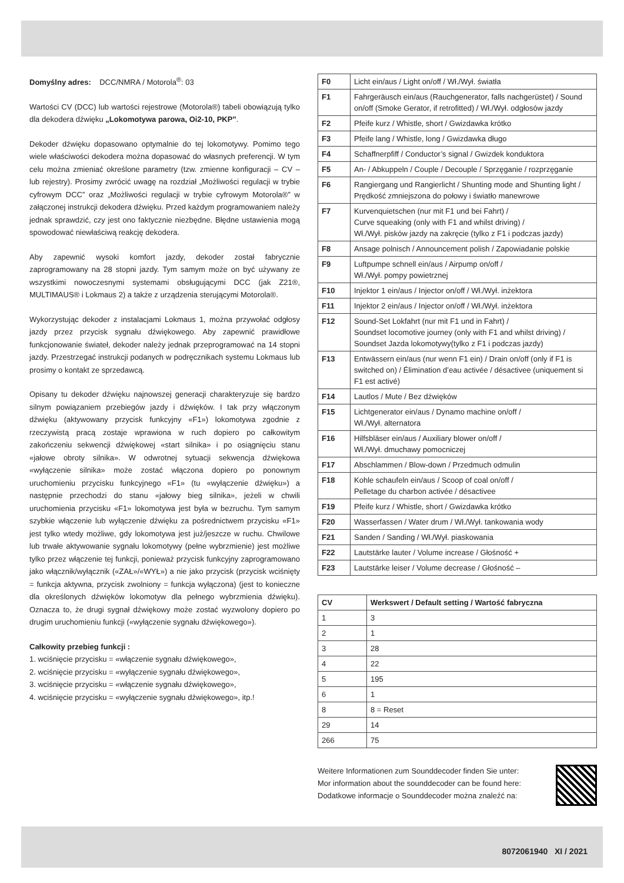Domyślny adres: DCC/NMRA / Motorola<sup>®</sup>: 03
Wartości CV (DCC) lub wartości rejestrowe (Motorola®) tabeli obowiązują tylko dla dekodera dźwięku „Lokomotywa parowa, Oi2-10, PKP”.
Dekoder dźwięku dopasowano optymalnie do tej lokomotywy. Pomimo tego wiele właściwości dekodera można dopasować do własnych preferencji. W tym celu można zmieniać określone parametry (tzw. zmienne konfiguracji – CV – lub rejestry). Prosimy zwrócić uwagę na rozdział „Możliwości regulacji w trybie cyfrowym DCC” oraz „Możliwości regulacji w trybie cyfrowym Motorola®” w załączonej instrukcji dekodera dźwięku. Przed każdym programowaniem należy jednak sprawdzić, czy jest ono faktycznie niezbędne. Błędne ustawienia mogą spowodować niewłaściwą reakcję dekodera.
Aby zapewnić wysoki komfort jazdy, dekoder został fabrycznie zaprogramowany na 28 stopni jazdy. Tym samym może on być używany ze wszystkimi nowoczesnymi systemami obsługującymi DCC (jak Z21®, MULTIMAUS® i Lokmaus 2) a także z urządzenia sterującymi Motorola®.
Wykorzystując dekoder z instalacjami Lokmaus 1, można przywołać odgłosy jazdy przez przycisk sygnału dźwiękowego. Aby zapewnić prawidłowe funkcjonowanie świateł, dekoder należy jednak przeprogramować na 14 stopni jazdy. Przestrzegać instrukcji podanych w podręcznikach systemu Lokmaus lub prosimy o kontakt ze sprzedawcą.
Opisany tu dekoder dźwięku najnowszej generacji charakteryzuje się bardzo silnym powiązaniem przebiegów jazdy i dźwięków. I tak przy włączonym dźwięku (aktywowany przycisk funkcyjny «F1») lokomotywa zgodnie z rzeczywistą pracą zostaje wprawiona w ruch dopiero po całkowitym zakończeniu sekwencji dźwiękowej «start silnika» i po osiągnięciu stanu «jałowe obroty silnika». W odwrotnej sytuacji sekwencja dźwiękowa «wyłączenie silnika» może zostać włączona dopiero po ponownym uruchomieniu przycisku funkcyjnego «F1» (tu «wyłączenie dźwięku») a następnie przechodzi do stanu «jałowy bieg silnika», jeżeli w chwili uruchomienia przycisku «F1» lokomotywa jest była w bezruchu. Tym samym szybkie włączenie lub wyłączenie dźwięku za pośrednictwem przycisku «F1» jest tylko wtedy możliwe, gdy lokomotywa jest już/jeszcze w ruchu. Chwilowe lub trwałe aktywowanie sygnału lokomotywy (pełne wybrzmienie) jest możliwe tylko przez włączenie tej funkcji, ponieważ przycisk funkcyjny zaprogramowano jako włącznik/wyłącznik («ZAŁ»/«WYŁ») a nie jako przycisk (przycisk wciśnięty = funkcja aktywna, przycisk zwolniony = funkcja wyłączona) (jest to konieczne dla określonych dźwięków lokomotyw dla pełnego wybrzmienia dźwięku). Oznacza to, że drugi sygnał dźwiękowy może zostać wyzwolony dopiero po drugim uruchomieniu funkcji («wyłączenie sygnału dźwiękowego»).
Całkowity przebieg funkcji :
1. wciśnięcie przycisku = «włączenie sygnału dźwiękowego»,
2. wciśnięcie przycisku = «wyłączenie sygnału dźwiękowego»,
3. wciśnięcie przycisku = «włączenie sygnału dźwiękowego»,
4. wciśnięcie przycisku = «wyłączenie sygnału dźwiękowego», itp.!
| F0 | Licht ein/aus / Light on/off / Wł./Wył. światła |
| F1 | Fahrgeräusch ein/aus (Rauchgenerator, falls nachgerüstet) / Sound on/off (Smoke Gerator, if retrofitted) / Wł./Wył. odgłosów jazdy |
| F2 | Pfeife kurz / Whistle, short / Gwizdawka krótko |
| F3 | Pfeife lang / Whistle, long / Gwizdawka długo |
| F4 | Schaffnerpfiff / Conductor’s signal / Gwizdek konduktora |
| F5 | An- / Abkuppeln / Couple / Decouple / Sprzęganie / rozprzęganie |
| F6 | Rangiergang und Rangierlicht / Shunting mode and Shunting light / Prędkość zmniejszona do połowy i światło manewrowe |
| F7 | Kurvenquietschen (nur mit F1 und bei Fahrt) / Curve squeaking (only with F1 and whilst driving) / Wł./Wył. pisków jazdy na zakręcie (tylko z F1 i podczas jazdy) |
| F8 | Ansage polnisch / Announcement polish / Zapowiadanie polskie |
| F9 | Luftpumpe schnell ein/aus / Airpump on/off / Wł./Wył. pompy powietrznej |
| F10 | Injektor 1 ein/aus / Injector on/off / Wł./Wył. inżektora |
| F11 | Injektor 2 ein/aus / Injector on/off / Wł./Wył. inżektora |
| F12 | Sound-Set Lokfahrt (nur mit F1 und in Fahrt) / Soundset locomotive journey (only with F1 and whilst driving) / Soundset Jazda lokomotywy(tylko z F1 i podczas jazdy) |
| F13 | Entwässern ein/aus (nur wenn F1 ein) / Drain on/off (only if F1 is switched on) / Élimination d’eau activée / désactivee (uniquement si F1 est activé) |
| F14 | Lautlos / Mute / Bez dźwięków |
| F15 | Lichtgenerator ein/aus / Dynamo machine on/off / Wł./Wył. alternatora |
| F16 | Hilfsbläser ein/aus / Auxiliary blower on/off / Wł./Wył. dmuchawy pomocniczej |
| F17 | Abschlammen / Blow-down / Przedmuch odmulin |
| F18 | Kohle schaufeln ein/aus / Scoop of coal on/off / Pelletage du charbon activée / désactivee |
| F19 | Pfeife kurz / Whistle, short / Gwizdawka krótko |
| F20 | Wasserfassen / Water drum / Wł./Wył. tankowania wody |
| F21 | Sanden / Sanding / Wł./Wył. piaskowania |
| F22 | Lautstärke lauter / Volume increase / Głośność + |
| F23 | Lautstärke leiser / Volume decrease / Głośność – |
| CV | Werkswert / Default setting / Wartość fabryczna |
| --- | --- |
| 1 | 3 |
| 2 | 1 |
| 3 | 28 |
| 4 | 22 |
| 5 | 195 |
| 6 | 1 |
| 8 | 8 = Reset |
| 29 | 14 |
| 266 | 75 |
Weitere Informationen zum Sounddecoder finden Sie unter:
Mor information about the sounddecoder can be found here:
Dodatkowe informacje o Sounddecoder można znaleźć na:
8072061940 XI / 2021